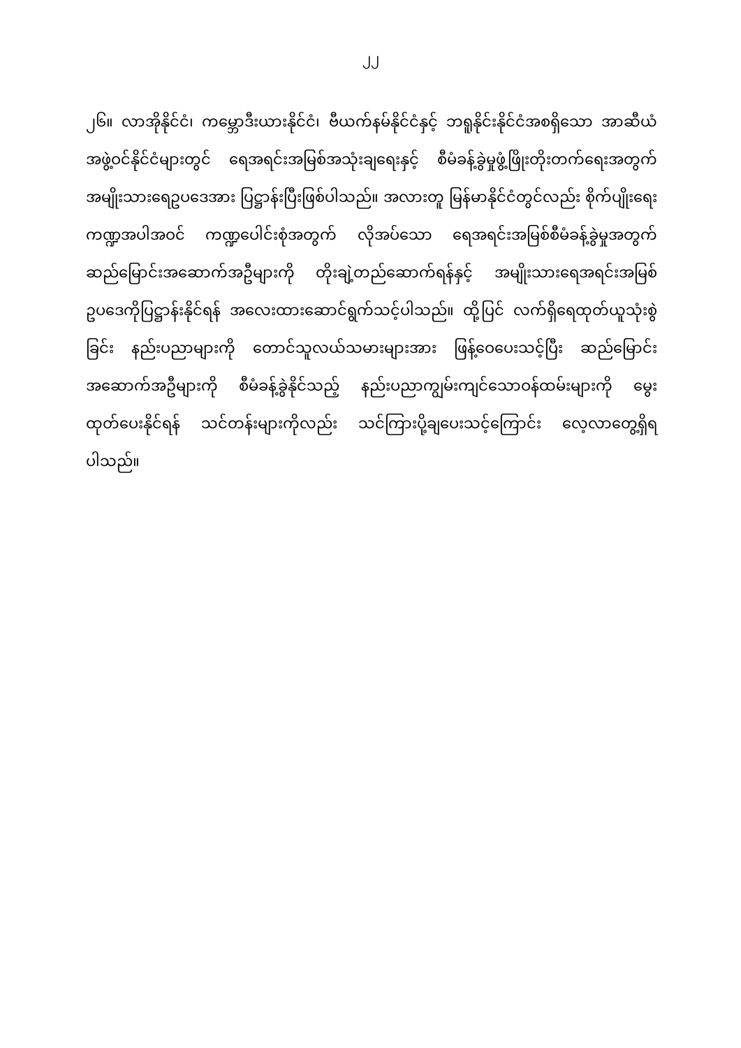၂၂
၂၆။ လာအိုနိုင်ငံ၊ ကမ္ဘောဒီးယားနိုင်ငံ၊ ဗီယက်နမ်နိုင်ငံနှင့် ဘရူနိုင်းနိုင်ငံအစရှိသော အာဆီယံအဖွဲ့ဝင်နိုင်ငံများတွင် ရေအရင်းအမြစ်အသုံးချရေးနှင့် စီမံခန့်ခွဲမှုဖွံ့ဖြိုးတိုးတက်ရေးအတွက် အမျိုးသားရေဥပဒေအား ပြဋ္ဌာန်းပြီးဖြစ်ပါသည်။ အလားတူ မြန်မာနိုင်ငံတွင်လည်း စိုက်ပျိုးရေးကဏ္ဍအပါအဝင် ကဏ္ဍပေါင်းစုံအတွက် လိုအပ်သော ရေအရင်းအမြစ်စီမံခန့်ခွဲမှုအတွက် ဆည်မြောင်းအဆောက်အဦများကို တိုးချဲ့တည်ဆောက်ရန်နှင့် အမျိုးသားရေအရင်းအမြစ်ဥပဒေကိုပြဋ္ဌာန်းနိုင်ရန် အလေးထားဆောင်ရွက်သင့်ပါသည်။ ထို့ပြင် လက်ရှိရေထုတ်ယူသုံးစွဲခြင်း နည်းပညာများကို တောင်သူလယ်သမားများအား ဖြန့်ဝေပေးသင့်ပြီး ဆည်မြောင်းအဆောက်အဦများကို စီမံခန့်ခွဲနိုင်သည့် နည်းပညာကျွမ်းကျင်သောဝန်ထမ်းများကို မွေးထုတ်ပေးနိုင်ရန် သင်တန်းများကိုလည်း သင်ကြားပို့ချပေးသင့်ကြောင်း လေ့လာတွေ့ရှိရပါသည်။